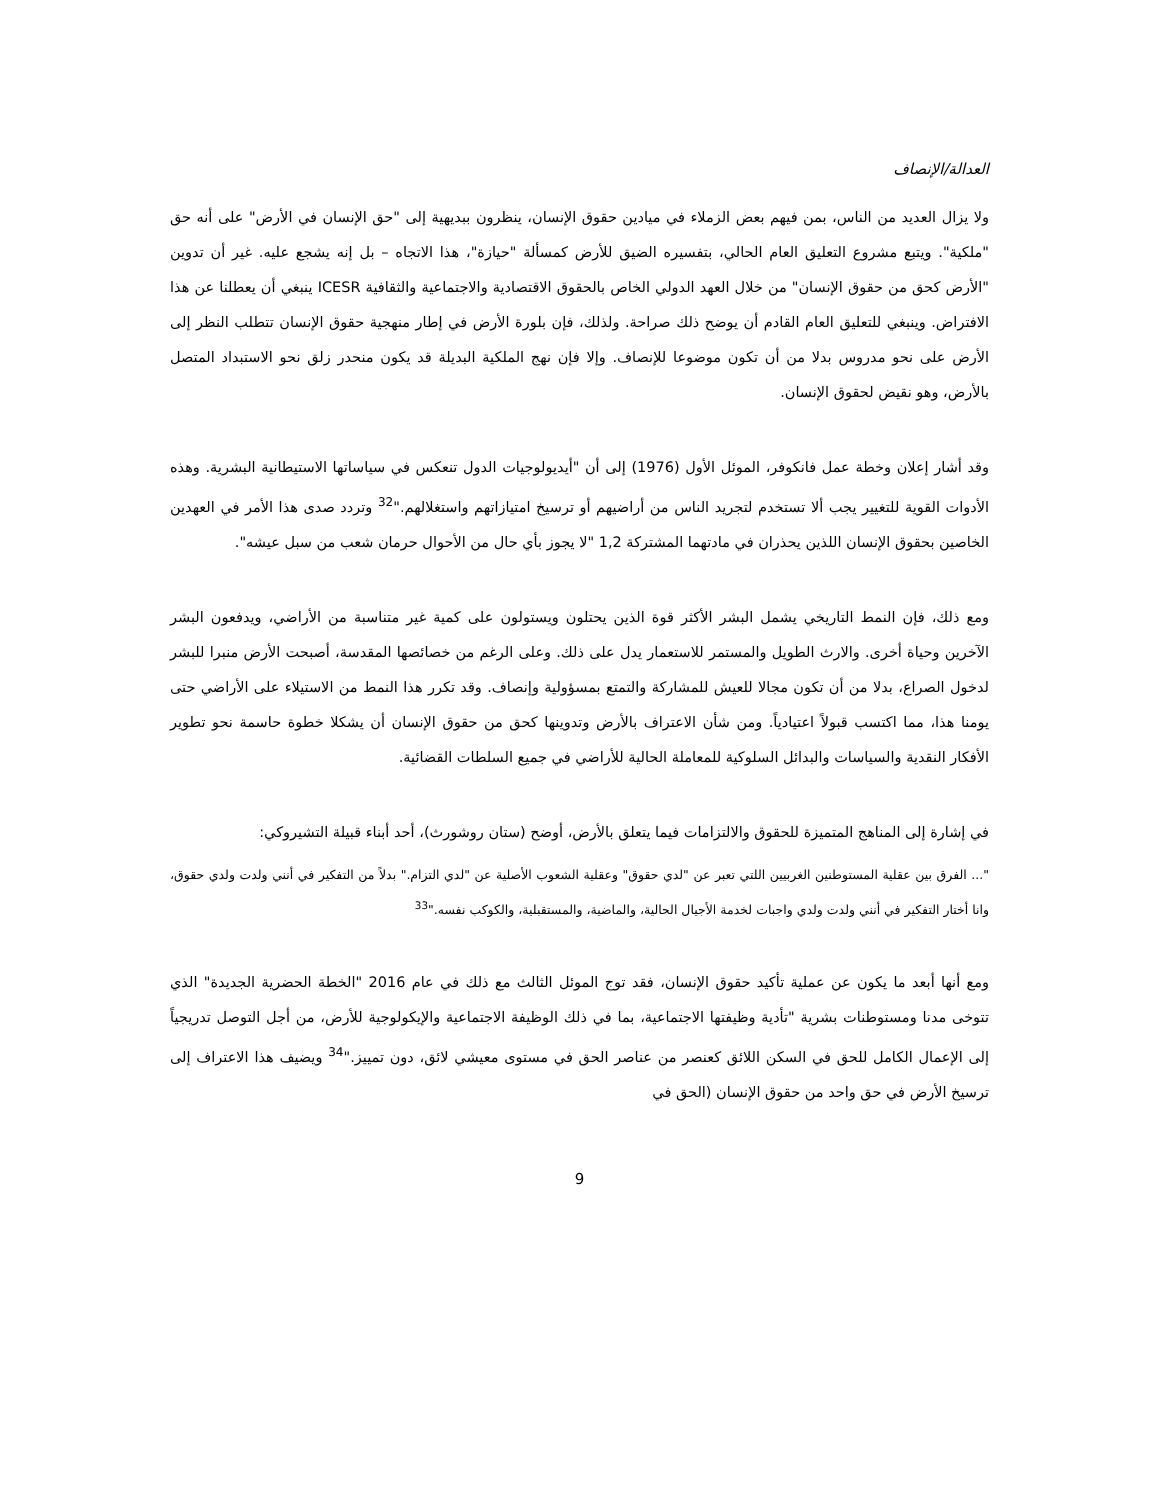العدالة/الإنصاف
ولا يزال العديد من الناس، بمن فيهم بعض الزملاء في ميادين حقوق الإنسان، ينظرون ببديهية إلى "حق الإنسان في الأرض" على أنه حق "ملكية". ويتبع مشروع التعليق العام الحالي، بتفسيره الضيق للأرض كمسألة "حيازة"، هذا الاتجاه – بل إنه يشجع عليه. غير أن تدوين "الأرض كحق من حقوق الإنسان" من خلال العهد الدولي الخاص بالحقوق الاقتصادية والاجتماعية والثقافية ICESR ينبغي أن يعطلنا عن هذا الافتراض. وينبغي للتعليق العام القادم أن يوضح ذلك صراحة. ولذلك، فإن بلورة الأرض في إطار منهجية حقوق الإنسان تتطلب النظر إلى الأرض على نحو مدروس بدلا من أن تكون موضوعا للإنصاف. وإلا فإن نهج الملكية البديلة قد يكون منحدر زلق نحو الاستبداد المتصل بالأرض، وهو نقيض لحقوق الإنسان.
وقد أشار إعلان وخطة عمل فانكوفر، الموئل الأول (1976) إلى أن "أيديولوجيات الدول تنعكس في سياساتها الاستيطانية البشرية. وهذه الأدوات القوية للتغيير يجب ألا تستخدم لتجريد الناس من أراضيهم أو ترسيخ امتيازاتهم واستغلالهم."<sup>32</sup> وتردد صدى هذا الأمر في العهدين الخاصين بحقوق الإنسان اللذين يحذران في مادتهما المشتركة 1,2 "لا يجوز بأي حال من الأحوال حرمان شعب من سبل عيشه".
ومع ذلك، فإن النمط التاريخي يشمل البشر الأكثر قوة الذين يحتلون ويستولون على كمية غير متناسبة من الأراضي، ويدفعون البشر الآخرين وحياة أخرى. والارث الطويل والمستمر للاستعمار يدل على ذلك. وعلى الرغم من خصائصها المقدسة، أصبحت الأرض منبرا للبشر لدخول الصراع، بدلا من أن تكون مجالا للعيش للمشاركة والتمتع بمسؤولية وإنصاف. وقد تكرر هذا النمط من الاستيلاء على الأراضي حتى يومنا هذا، مما اكتسب قبولاً اعتيادياً. ومن شأن الاعتراف بالأرض وتدوينها كحق من حقوق الإنسان أن يشكلا خطوة حاسمة نحو تطوير الأفكار النقدية والسياسات والبدائل السلوكية للمعاملة الحالية للأراضي في جميع السلطات القضائية.
في إشارة إلى المناهج المتميزة للحقوق والالتزامات فيما يتعلق بالأرض، أوضح (ستان روشورث)، أحد أبناء قبيلة التشيروكي:
"... الفرق بين عقلية المستوطنين الغربيين اللتي تعبر عن "لدي حقوق" وعقلية الشعوب الأصلية عن "لدي التزام." بدلاً من التفكير في أنني ولدت ولدي حقوق، وانا أختار التفكير في أنني ولدت ولدي واجبات لخدمة الأجيال الحالية، والماضية، والمستقبلية، والكوكب نفسه."<sup>33</sup>
ومع أنها أبعد ما يكون عن عملية تأكيد حقوق الإنسان، فقد توج الموئل الثالث مع ذلك في عام 2016 "الخطة الحضرية الجديدة" الذي تتوخى مدنا ومستوطنات بشرية "تأدية وظيفتها الاجتماعية، بما في ذلك الوظيفة الاجتماعية والإيكولوجية للأرض، من أجل التوصل تدريجياً إلى الإعمال الكامل للحق في السكن اللائق كعنصر من عناصر الحق في مستوى معيشي لائق، دون تمييز."<sup>34</sup> ويضيف هذا الاعتراف إلى ترسيخ الأرض في حق واحد من حقوق الإنسان (الحق في
9